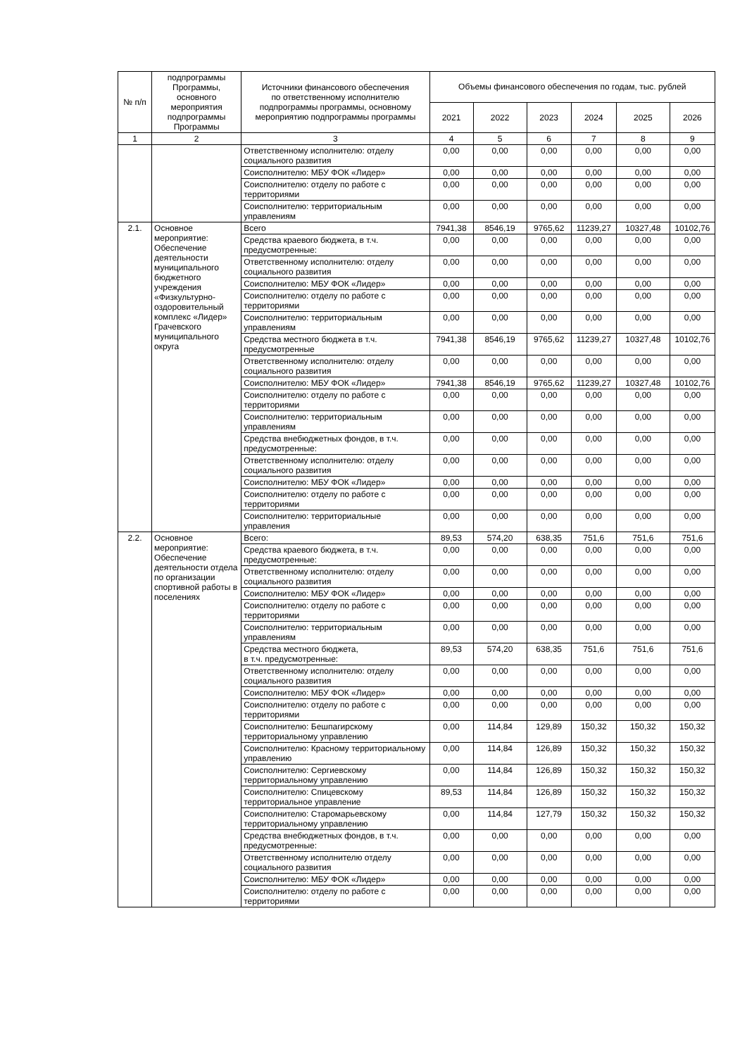| № п/п | подпрограммы Программы, основного мероприятия подпрограммы Программы | Источники финансового обеспечения по ответственному исполнителю подпрограммы программы, основному мероприятию подпрограммы программы | Объемы финансового обеспечения по годам, тыс. рублей | | | | | |
| --- | --- | --- | --- | --- | --- | --- | --- | --- |
| | | | 2021 | 2022 | 2023 | 2024 | 2025 | 2026 |
| 1 | 2 | 3 | 4 | 5 | 6 | 7 | 8 | 9 |
| | | Ответственному исполнителю: отделу социального развития | 0,00 | 0,00 | 0,00 | 0,00 | 0,00 | 0,00 |
| | | Соисполнителю: МБУ ФОК «Лидер» | 0,00 | 0,00 | 0,00 | 0,00 | 0,00 | 0,00 |
| | | Соисполнителю: отделу по работе с территориями | 0,00 | 0,00 | 0,00 | 0,00 | 0,00 | 0,00 |
| | | Соисполнителю: территориальным управлениям | 0,00 | 0,00 | 0,00 | 0,00 | 0,00 | 0,00 |
| 2.1. | Основное мероприятие: Обеспечение деятельности муниципального бюджетного учреждения «Физкультурно-оздоровительный комплекс «Лидер» Грачевского муниципального округа | Всего | 7941,38 | 8546,19 | 9765,62 | 11239,27 | 10327,48 | 10102,76 |
| | | Средства краевого бюджета, в т.ч. предусмотренные: | 0,00 | 0,00 | 0,00 | 0,00 | 0,00 | 0,00 |
| | | Ответственному исполнителю: отделу социального развития | 0,00 | 0,00 | 0,00 | 0,00 | 0,00 | 0,00 |
| | | Соисполнителю: МБУ ФОК «Лидер» | 0,00 | 0,00 | 0,00 | 0,00 | 0,00 | 0,00 |
| | | Соисполнителю: отделу по работе с территориями | 0,00 | 0,00 | 0,00 | 0,00 | 0,00 | 0,00 |
| | | Соисполнителю: территориальным управлениям | 0,00 | 0,00 | 0,00 | 0,00 | 0,00 | 0,00 |
| | | Средства местного бюджета в т.ч. предусмотренные | 7941,38 | 8546,19 | 9765,62 | 11239,27 | 10327,48 | 10102,76 |
| | | Ответственному исполнителю: отделу социального развития | 0,00 | 0,00 | 0,00 | 0,00 | 0,00 | 0,00 |
| | | Соисполнителю: МБУ ФОК «Лидер» | 7941,38 | 8546,19 | 9765,62 | 11239,27 | 10327,48 | 10102,76 |
| | | Соисполнителю: отделу по работе с территориями | 0,00 | 0,00 | 0,00 | 0,00 | 0,00 | 0,00 |
| | | Соисполнителю: территориальным управлениям | 0,00 | 0,00 | 0,00 | 0,00 | 0,00 | 0,00 |
| | | Средства внебюджетных фондов, в т.ч. предусмотренные: | 0,00 | 0,00 | 0,00 | 0,00 | 0,00 | 0,00 |
| | | Ответственному исполнителю: отделу социального развития | 0,00 | 0,00 | 0,00 | 0,00 | 0,00 | 0,00 |
| | | Соисполнителю: МБУ ФОК «Лидер» | 0,00 | 0,00 | 0,00 | 0,00 | 0,00 | 0,00 |
| | | Соисполнителю: отделу по работе с территориями | 0,00 | 0,00 | 0,00 | 0,00 | 0,00 | 0,00 |
| | | Соисполнителю: территориальные управления | 0,00 | 0,00 | 0,00 | 0,00 | 0,00 | 0,00 |
| 2.2. | Основное мероприятие: Обеспечение деятельности отдела по организации спортивной работы в поселениях | Всего: | 89,53 | 574,20 | 638,35 | 751,6 | 751,6 | 751,6 |
| | | Средства краевого бюджета, в т.ч. предусмотренные: | 0,00 | 0,00 | 0,00 | 0,00 | 0,00 | 0,00 |
| | | Ответственному исполнителю: отделу социального развития | 0,00 | 0,00 | 0,00 | 0,00 | 0,00 | 0,00 |
| | | Соисполнителю: МБУ ФОК «Лидер» | 0,00 | 0,00 | 0,00 | 0,00 | 0,00 | 0,00 |
| | | Соисполнителю: отделу по работе с территориями | 0,00 | 0,00 | 0,00 | 0,00 | 0,00 | 0,00 |
| | | Соисполнителю: территориальным управлениям | 0,00 | 0,00 | 0,00 | 0,00 | 0,00 | 0,00 |
| | | Средства местного бюджета, в т.ч. предусмотренные: | 89,53 | 574,20 | 638,35 | 751,6 | 751,6 | 751,6 |
| | | Ответственному исполнителю: отделу социального развития | 0,00 | 0,00 | 0,00 | 0,00 | 0,00 | 0,00 |
| | | Соисполнителю: МБУ ФОК «Лидер» | 0,00 | 0,00 | 0,00 | 0,00 | 0,00 | 0,00 |
| | | Соисполнителю: отделу по работе с территориями | 0,00 | 0,00 | 0,00 | 0,00 | 0,00 | 0,00 |
| | | Соисполнителю: Бешпагирскому территориальному управлению | 0,00 | 114,84 | 129,89 | 150,32 | 150,32 | 150,32 |
| | | Соисполнителю: Красному территориальному управлению | 0,00 | 114,84 | 126,89 | 150,32 | 150,32 | 150,32 |
| | | Соисполнителю: Сергиевскому территориальному управлению | 0,00 | 114,84 | 126,89 | 150,32 | 150,32 | 150,32 |
| | | Соисполнителю: Спицевскому территориальное управление | 89,53 | 114,84 | 126,89 | 150,32 | 150,32 | 150,32 |
| | | Соисполнителю: Старомарьевскому территориальному управлению | 0,00 | 114,84 | 127,79 | 150,32 | 150,32 | 150,32 |
| | | Средства внебюджетных фондов, в т.ч. предусмотренные: | 0,00 | 0,00 | 0,00 | 0,00 | 0,00 | 0,00 |
| | | Ответственному исполнителю отделу социального развития | 0,00 | 0,00 | 0,00 | 0,00 | 0,00 | 0,00 |
| | | Соисполнителю: МБУ ФОК «Лидер» | 0,00 | 0,00 | 0,00 | 0,00 | 0,00 | 0,00 |
| | | Соисполнителю: отделу по работе с территориями | 0,00 | 0,00 | 0,00 | 0,00 | 0,00 | 0,00 |